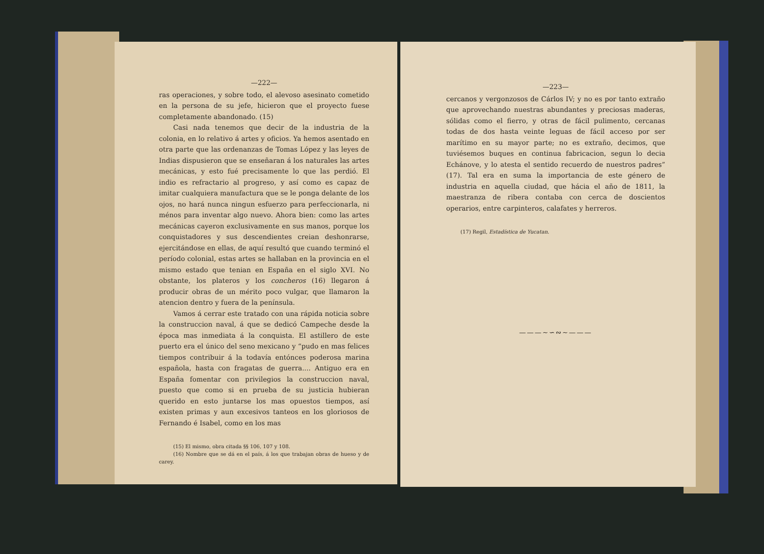—222—
ras operaciones, y sobre todo, el alevoso asesinato cometido en la persona de su jefe, hicieron que el proyecto fuese completamente abandonado. (15)
Casi nada tenemos que decir de la industria de la colonia, en lo relativo á artes y oficios. Ya hemos asentado en otra parte que las ordenanzas de Tomas López y las leyes de Indias dispusieron que se enseñaran á los naturales las artes mecánicas, y esto fué precisamente lo que las perdió. El indio es refractario al progreso, y así como es capaz de imitar cualquiera manufactura que se le ponga delante de los ojos, no hará nunca ningun esfuerzo para perfeccionarla, ni ménos para inventar algo nuevo. Ahora bien: como las artes mecánicas cayeron exclusivamente en sus manos, porque los conquistadores y sus descendientes creian deshonrarse, ejercitándose en ellas, de aquí resultó que cuando terminó el período colonial, estas artes se hallaban en la provincia en el mismo estado que tenian en España en el siglo XVI. No obstante, los plateros y los concheros (16) llegaron á producir obras de un mérito poco vulgar, que llamaron la atencion dentro y fuera de la península.
Vamos á cerrar este tratado con una rápida noticia sobre la construccion naval, á que se dedicó Campeche desde la época mas inmediata á la conquista. El astillero de este puerto era el único del seno mexicano y “pudo en mas felices tiempos contribuir á la todavía entónces poderosa marina española, hasta con fragatas de guerra.... Antiguo era en España fomentar con privilegios la construccion naval, puesto que como si en prueba de su justicia hubieran querido en esto juntarse los mas opuestos tiempos, así existen primas y aun excesivos tanteos en los gloriosos de Fernando é Isabel, como en los mas
(15) El mismo, obra citada §§ 106, 107 y 108.
(16) Nombre que se dá en el país, á los que trabajan obras de hueso y de carey.
—223—
cercanos y vergonzosos de Cárlos IV; y no es por tanto extraño que aprovechando nuestras abundantes y preciosas maderas, sólidas como el fierro, y otras de fácil pulimento, cercanas todas de dos hasta veinte leguas de fácil acceso por ser marítimo en su mayor parte; no es extraño, decimos, que tuviésemos buques en continua fabricacion, segun lo decia Echánove, y lo atesta el sentido recuerdo de nuestros padres” (17). Tal era en suma la importancia de este género de industria en aquella ciudad, que hácia el año de 1811, la maestranza de ribera contaba con cerca de doscientos operarios, entre carpinteros, calafates y herreros.
(17) Regil, Estadística de Yucatan.
———~∽∾~———